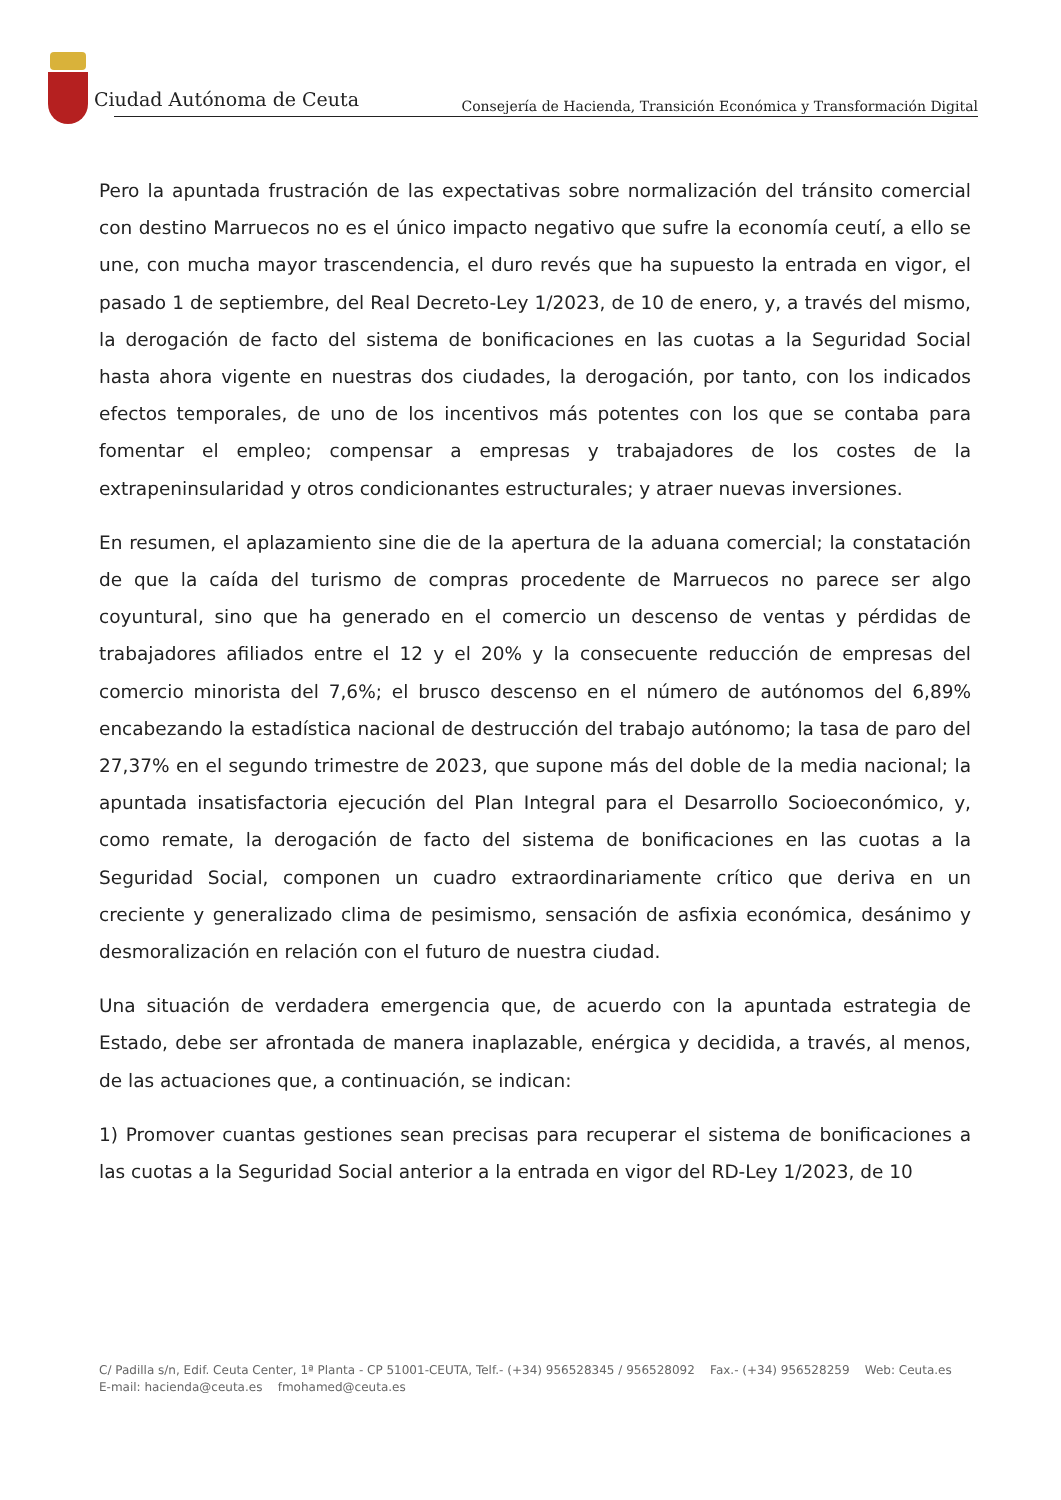Ciudad Autónoma de Ceuta
Consejería de Hacienda, Transición Económica y Transformación Digital
Pero la apuntada frustración de las expectativas sobre normalización del tránsito comercial con destino Marruecos no es el único impacto negativo que sufre la economía ceutí, a ello se une, con mucha mayor trascendencia, el duro revés que ha supuesto la entrada en vigor, el pasado 1 de septiembre, del Real Decreto-Ley 1/2023, de 10 de enero, y, a través del mismo, la derogación de facto del sistema de bonificaciones en las cuotas a la Seguridad Social hasta ahora vigente en nuestras dos ciudades, la derogación, por tanto, con los indicados efectos temporales, de uno de los incentivos más potentes con los que se contaba para fomentar el empleo; compensar a empresas y trabajadores de los costes de la extrapeninsularidad y otros condicionantes estructurales; y atraer nuevas inversiones.
En resumen, el aplazamiento sine die de la apertura de la aduana comercial; la constatación de que la caída del turismo de compras procedente de Marruecos no parece ser algo coyuntural, sino que ha generado en el comercio un descenso de ventas y pérdidas de trabajadores afiliados entre el 12 y el 20% y la consecuente reducción de empresas del comercio minorista del 7,6%; el brusco descenso en el número de autónomos del 6,89% encabezando la estadística nacional de destrucción del trabajo autónomo; la tasa de paro del 27,37% en el segundo trimestre de 2023, que supone más del doble de la media nacional; la apuntada insatisfactoria ejecución del Plan Integral para el Desarrollo Socioeconómico, y, como remate, la derogación de facto del sistema de bonificaciones en las cuotas a la Seguridad Social, componen un cuadro extraordinariamente crítico que deriva en un creciente y generalizado clima de pesimismo, sensación de asfixia económica, desánimo y desmoralización en relación con el futuro de nuestra ciudad.
Una situación de verdadera emergencia que, de acuerdo con la apuntada estrategia de Estado, debe ser afrontada de manera inaplazable, enérgica y decidida, a través, al menos, de las actuaciones que, a continuación, se indican:
1) Promover cuantas gestiones sean precisas para recuperar el sistema de bonificaciones a las cuotas a la Seguridad Social anterior a la entrada en vigor del RD-Ley 1/2023, de 10
C/ Padilla s/n, Edif. Ceuta Center, 1ª Planta - CP 51001-CEUTA, Telf.- (+34) 956528345 / 956528092 Fax.- (+34) 956528259 Web: Ceuta.es E-mail: hacienda@ceuta.es fmohamed@ceuta.es